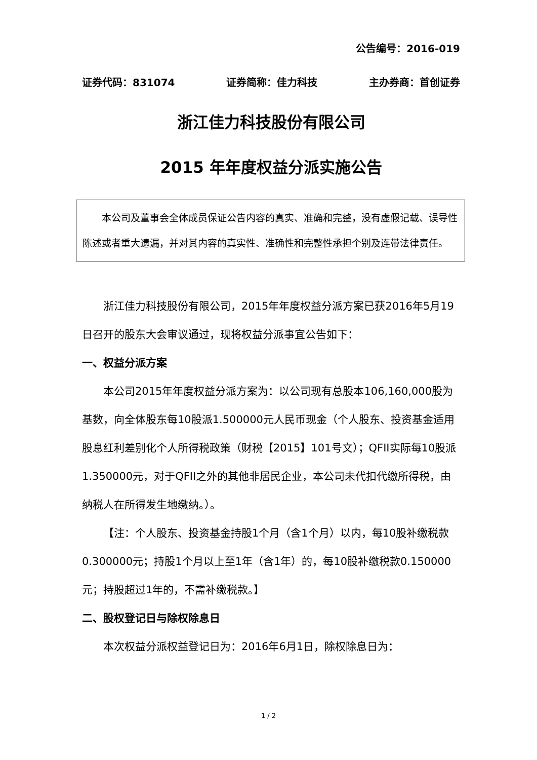公告编号：2016-019
证券代码：831074 证券简称：佳力科技 主办券商：首创证券
浙江佳力科技股份有限公司
2015 年年度权益分派实施公告
本公司及董事会全体成员保证公告内容的真实、准确和完整，没有虚假记载、误导性陈述或者重大遗漏，并对其内容的真实性、准确性和完整性承担个别及连带法律责任。
浙江佳力科技股份有限公司，2015年年度权益分派方案已获2016年5月19日召开的股东大会审议通过，现将权益分派事宜公告如下：
一、权益分派方案
本公司2015年年度权益分派方案为：以公司现有总股本106,160,000股为基数，向全体股东每10股派1.500000元人民币现金（个人股东、投资基金适用股息红利差别化个人所得税政策（财税【2015】101号文）；QFII实际每10股派1.350000元，对于QFII之外的其他非居民企业，本公司未代扣代缴所得税，由纳税人在所得发生地缴纳。）。
【注：个人股东、投资基金持股1个月（含1个月）以内，每10股补缴税款0.300000元；持股1个月以上至1年（含1年）的，每10股补缴税款0.150000元；持股超过1年的，不需补缴税款。】
二、股权登记日与除权除息日
本次权益分派权益登记日为：2016年6月1日，除权除息日为：
1 / 2